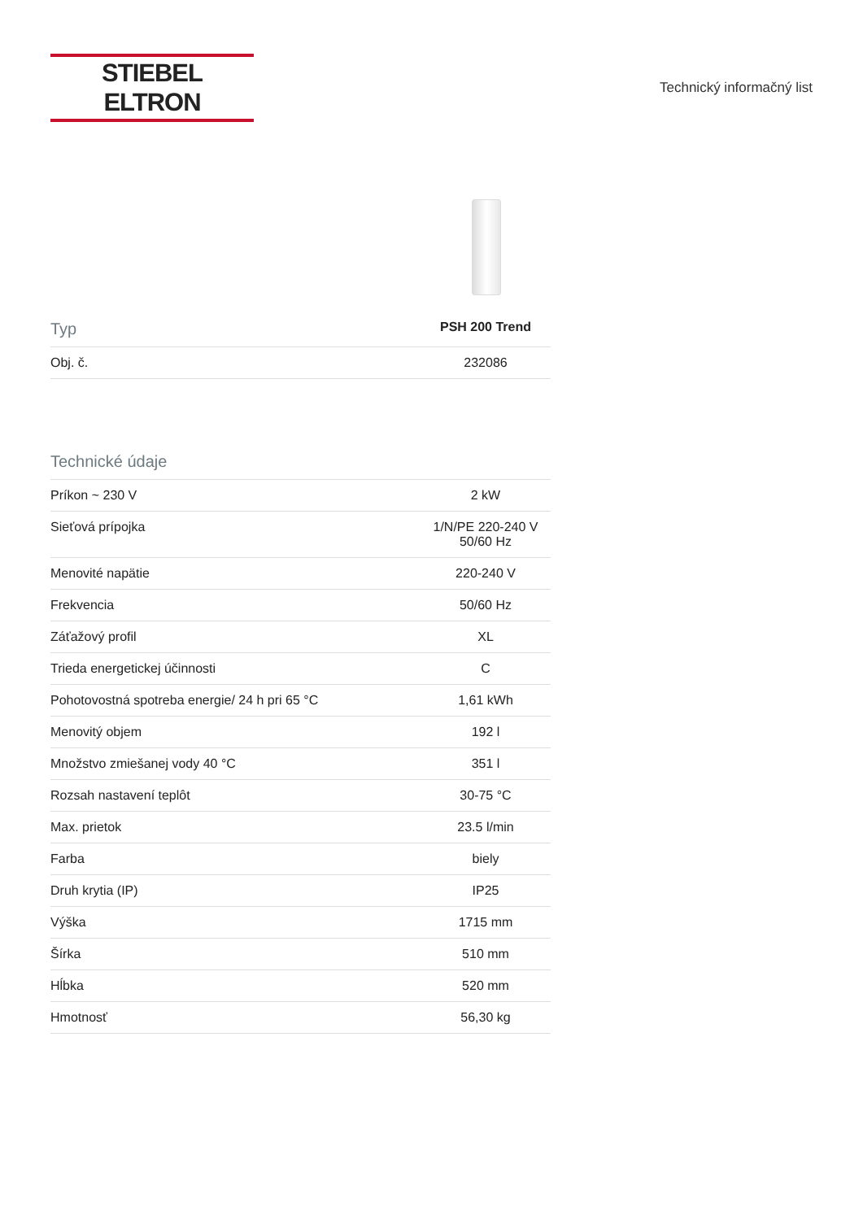STIEBEL ELTRON
Technický informačný list
| Typ | PSH 200 Trend |
| --- | --- |
| Obj. č. | 232086 |
| Technické údaje | |
| --- | --- |
| Príkon ~ 230 V | 2 kW |
| Sieťová prípojka | 1/N/PE 220-240 V 50/60 Hz |
| Menovité napätie | 220-240 V |
| Frekvencia | 50/60 Hz |
| Záťažový profil | XL |
| Trieda energetickej účinnosti | C |
| Pohotovostná spotreba energie/ 24 h pri 65 °C | 1,61 kWh |
| Menovitý objem | 192 l |
| Množstvo zmiešanej vody 40 °C | 351 l |
| Rozsah nastavení teplôt | 30-75 °C |
| Max. prietok | 23.5 l/min |
| Farba | biely |
| Druh krytia (IP) | IP25 |
| Výška | 1715 mm |
| Šírka | 510 mm |
| Hĺbka | 520 mm |
| Hmotnosť | 56,30 kg |